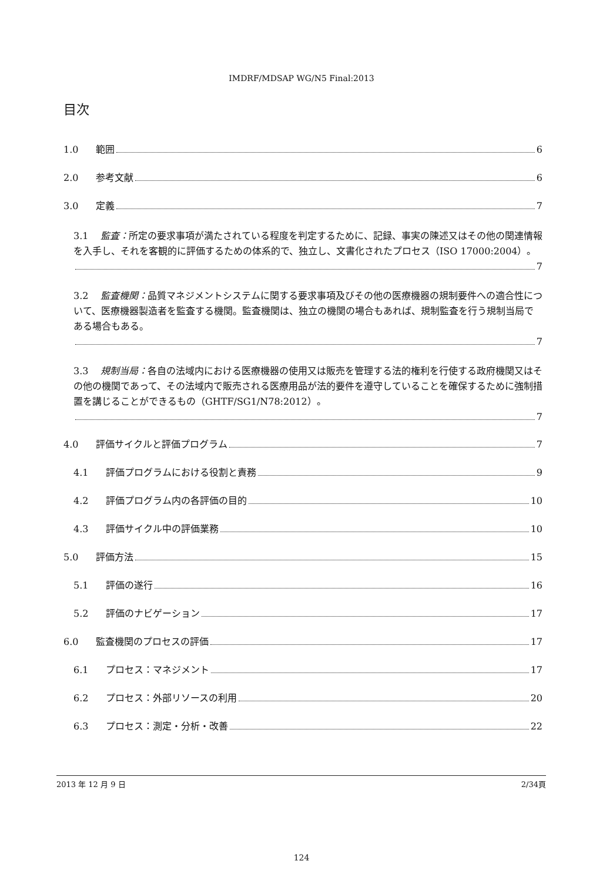IMDRF/MDSAP WG/N5 Final:2013
目次
1.0 範囲 6
2.0 参考文献 6
3.0 定義 7
3.1 監査：所定の要求事項が満たされている程度を判定するために、記録、事実の陳述又はその他の関連情報を入手し、それを客観的に評価するための体系的で、独立し、文書化されたプロセス（ISO 17000:2004）。
7
3.2 監査機関：品質マネジメントシステムに関する要求事項及びその他の医療機器の規制要件への適合性について、医療機器製造者を監査する機関。監査機関は、独立の機関の場合もあれば、規制監査を行う規制当局である場合もある。
7
3.3 規制当局：各自の法域内における医療機器の使用又は販売を管理する法的権利を行使する政府機関又はその他の機関であって、その法域内で販売される医療用品が法的要件を遵守していることを確保するために強制措置を講じることができるもの（GHTF/SG1/N78:2012）。
7
4.0 評価サイクルと評価プログラム 7
4.1 評価プログラムにおける役割と責務 9
4.2 評価プログラム内の各評価の目的 10
4.3 評価サイクル中の評価業務 10
5.0 評価方法 15
5.1 評価の遂行 16
5.2 評価のナビゲーション 17
6.0 監査機関のプロセスの評価 17
6.1 プロセス：マネジメント 17
6.2 プロセス：外部リソースの利用 20
6.3 プロセス：測定・分析・改善 22
2013 年 12 月 9 日 2/34頁
124